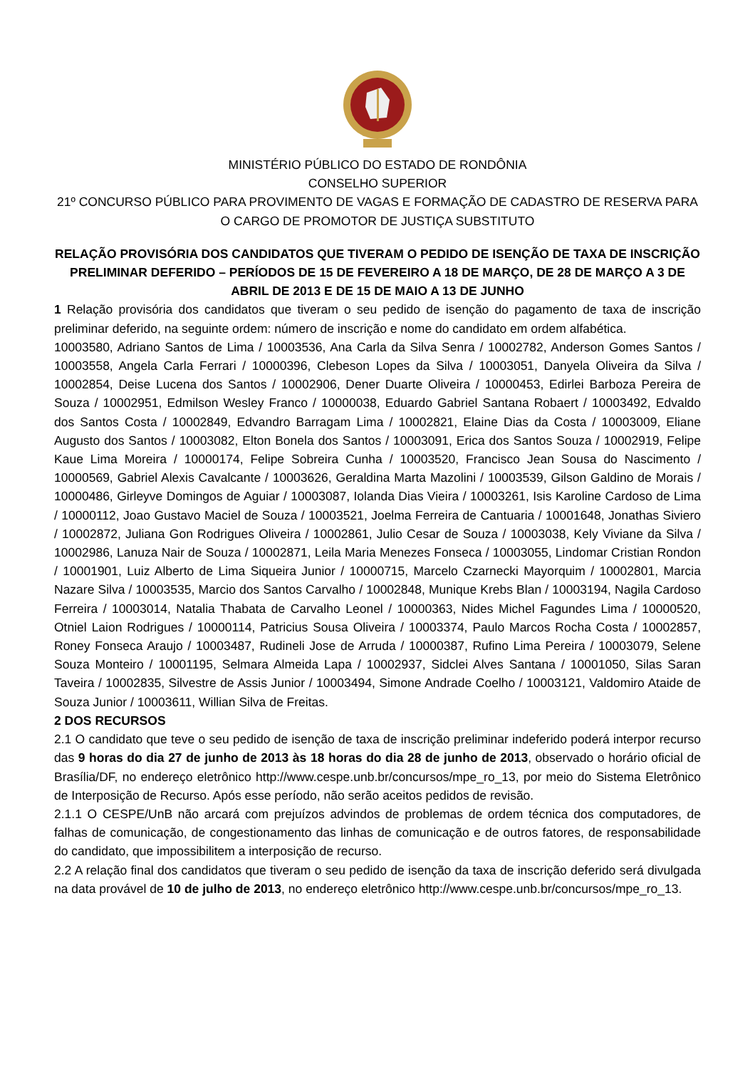MINISTÉRIO PÚBLICO DO ESTADO DE RONDÔNIA
CONSELHO SUPERIOR
21º CONCURSO PÚBLICO PARA PROVIMENTO DE VAGAS E FORMAÇÃO DE CADASTRO DE RESERVA PARA O CARGO DE PROMOTOR DE JUSTIÇA SUBSTITUTO
RELAÇÃO PROVISÓRIA DOS CANDIDATOS QUE TIVERAM O PEDIDO DE ISENÇÃO DE TAXA DE INSCRIÇÃO PRELIMINAR DEFERIDO – PERÍODOS DE 15 DE FEVEREIRO A 18 DE MARÇO, DE 28 DE MARÇO A 3 DE ABRIL DE 2013 E DE 15 DE MAIO A 13 DE JUNHO
1 Relação provisória dos candidatos que tiveram o seu pedido de isenção do pagamento de taxa de inscrição preliminar deferido, na seguinte ordem: número de inscrição e nome do candidato em ordem alfabética.
10003580, Adriano Santos de Lima / 10003536, Ana Carla da Silva Senra / 10002782, Anderson Gomes Santos / 10003558, Angela Carla Ferrari / 10000396, Clebeson Lopes da Silva / 10003051, Danyela Oliveira da Silva / 10002854, Deise Lucena dos Santos / 10002906, Dener Duarte Oliveira / 10000453, Edirlei Barboza Pereira de Souza / 10002951, Edmilson Wesley Franco / 10000038, Eduardo Gabriel Santana Robaert / 10003492, Edvaldo dos Santos Costa / 10002849, Edvandro Barragam Lima / 10002821, Elaine Dias da Costa / 10003009, Eliane Augusto dos Santos / 10003082, Elton Bonela dos Santos / 10003091, Erica dos Santos Souza / 10002919, Felipe Kaue Lima Moreira / 10000174, Felipe Sobreira Cunha / 10003520, Francisco Jean Sousa do Nascimento / 10000569, Gabriel Alexis Cavalcante / 10003626, Geraldina Marta Mazolini / 10003539, Gilson Galdino de Morais / 10000486, Girleyve Domingos de Aguiar / 10003087, Iolanda Dias Vieira / 10003261, Isis Karoline Cardoso de Lima / 10000112, Joao Gustavo Maciel de Souza / 10003521, Joelma Ferreira de Cantuaria / 10001648, Jonathas Siviero / 10002872, Juliana Gon Rodrigues Oliveira / 10002861, Julio Cesar de Souza / 10003038, Kely Viviane da Silva / 10002986, Lanuza Nair de Souza / 10002871, Leila Maria Menezes Fonseca / 10003055, Lindomar Cristian Rondon / 10001901, Luiz Alberto de Lima Siqueira Junior / 10000715, Marcelo Czarnecki Mayorquim / 10002801, Marcia Nazare Silva / 10003535, Marcio dos Santos Carvalho / 10002848, Munique Krebs Blan / 10003194, Nagila Cardoso Ferreira / 10003014, Natalia Thabata de Carvalho Leonel / 10000363, Nides Michel Fagundes Lima / 10000520, Otniel Laion Rodrigues / 10000114, Patricius Sousa Oliveira / 10003374, Paulo Marcos Rocha Costa / 10002857, Roney Fonseca Araujo / 10003487, Rudineli Jose de Arruda / 10000387, Rufino Lima Pereira / 10003079, Selene Souza Monteiro / 10001195, Selmara Almeida Lapa / 10002937, Sidclei Alves Santana / 10001050, Silas Saran Taveira / 10002835, Silvestre de Assis Junior / 10003494, Simone Andrade Coelho / 10003121, Valdomiro Ataide de Souza Junior / 10003611, Willian Silva de Freitas.
2 DOS RECURSOS
2.1 O candidato que teve o seu pedido de isenção de taxa de inscrição preliminar indeferido poderá interpor recurso das 9 horas do dia 27 de junho de 2013 às 18 horas do dia 28 de junho de 2013, observado o horário oficial de Brasília/DF, no endereço eletrônico http://www.cespe.unb.br/concursos/mpe_ro_13, por meio do Sistema Eletrônico de Interposição de Recurso. Após esse período, não serão aceitos pedidos de revisão.
2.1.1 O CESPE/UnB não arcará com prejuízos advindos de problemas de ordem técnica dos computadores, de falhas de comunicação, de congestionamento das linhas de comunicação e de outros fatores, de responsabilidade do candidato, que impossibilitem a interposição de recurso.
2.2 A relação final dos candidatos que tiveram o seu pedido de isenção da taxa de inscrição deferido será divulgada na data provável de 10 de julho de 2013, no endereço eletrônico http://www.cespe.unb.br/concursos/mpe_ro_13.